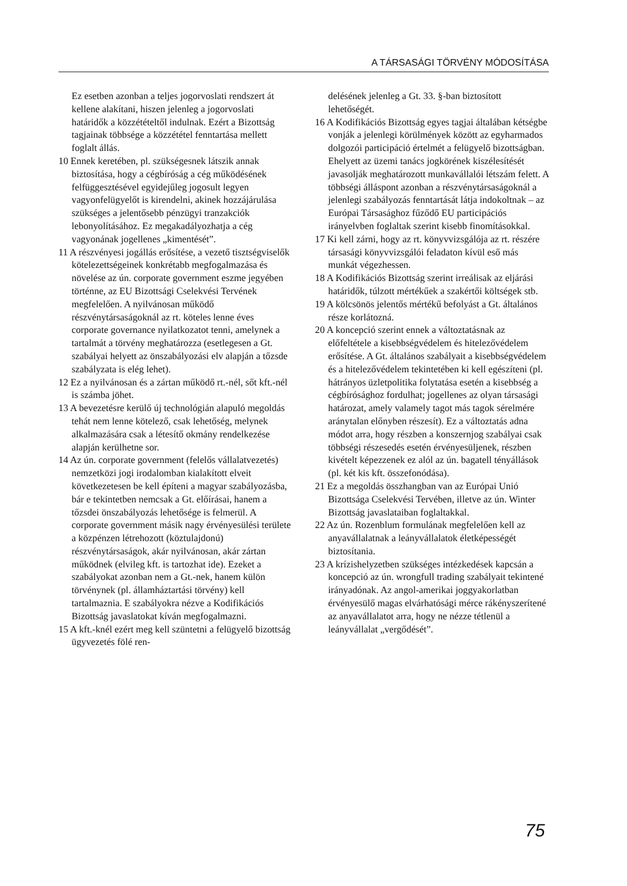A TÁRSASÁGI TÖRVÉNY MÓDOSÍTÁSA
Ez esetben azonban a teljes jogorvoslati rendszert át kellene alakítani, hiszen jelenleg a jogorvoslati határidők a közzétételtől indulnak. Ezért a Bizottság tagjainak többsége a közzététel fenntartása mellett foglalt állás.
10 Ennek keretében, pl. szükségesnek látszik annak biztosítása, hogy a cégbíróság a cég működésének felfüggesztésével egyidejűleg jogosult legyen vagyonfelügyelőt is kirendelni, akinek hozzájárulása szükséges a jelentősebb pénzügyi tranzakciók lebonyolításához. Ez megakadályozhatja a cég vagyonának jogellenes „kimentését”.
11 A részvényesi jogállás erősítése, a vezető tisztségviselők kötelezettségeinek konkrétabb megfogalmazása és növelése az ún. corporate government eszme jegyében történne, az EU Bizottsági Cselekvési Tervének megfelelően. A nyilvánosan működő részvénytársaságoknál az rt. köteles lenne éves corporate governance nyilatkozatot tenni, amelynek a tartalmát a törvény meghatározza (esetlegesen a Gt. szabályai helyett az önszabályozási elv alapján a tőzsde szabályzata is elég lehet).
12 Ez a nyilvánosan és a zártan működő rt.-nél, sőt kft.-nél is számba jöhet.
13 A bevezetésre kerülő új technológián alapuló megoldás tehát nem lenne kötelező, csak lehetőség, melynek alkalmazására csak a létesítő okmány rendelkezése alapján kerülhetne sor.
14 Az ún. corporate government (felelős vállalatvezetés) nemzetközi jogi irodalomban kialakított elveit következetesen be kell építeni a magyar szabályozásba, bár e tekintetben nemcsak a Gt. előírásai, hanem a tőzsdei önszabályozás lehetősége is felmerül. A corporate government másik nagy érvényesülési területe a közpénzen létrehozott (köztulajdonú) részvénytársaságok, akár nyilvánosan, akár zártan működnek (elvileg kft. is tartozhat ide). Ezeket a szabályokat azonban nem a Gt.-nek, hanem külön törvénynek (pl. államháztartási törvény) kell tartalmaznia. E szabályokra nézve a Kodifikációs Bizottság javaslatokat kíván megfogalmazni.
15 A kft.-knél ezért meg kell szüntetni a felügyelő bizottság ügyvezetés fölé ren-
delésének jelenleg a Gt. 33. §-ban biztosított lehetőségét.
16 A Kodifikációs Bizottság egyes tagjai általában kétségbe vonják a jelenlegi körülmények között az egyharmados dolgozói participáció értelmét a felügyelő bizottságban. Ehelyett az üzemi tanács jogkörének kiszélesítését javasolják meghatározott munkavállalói létszám felett. A többségi álláspont azonban a részvénytársaságoknál a jelenlegi szabályozás fenntartását látja indokoltnak – az Európai Társasághoz fűződő EU participációs irányelvben foglaltak szerint kisebb finomításokkal.
17 Ki kell zárni, hogy az rt. könyvvizsgálója az rt. részére társasági könyvvizsgálói feladaton kívül eső más munkát végezhessen.
18 A Kodifikációs Bizottság szerint irreálisak az eljárási határidők, túlzott mértékűek a szakértői költségek stb.
19 A kölcsönös jelentős mértékű befolyást a Gt. általános része korlátozná.
20 A koncepció szerint ennek a változtatásnak az előfeltétele a kisebbségvédelem és hitelezővédelem erősítése. A Gt. általános szabályait a kisebbségvédelem és a hitelezővédelem tekintetében ki kell egészíteni (pl. hátrányos üzletpolitika folytatása esetén a kisebbség a cégbírósághoz fordulhat; jogellenes az olyan társasági határozat, amely valamely tagot más tagok sérelmére aránytalan előnyben részesít). Ez a változtatás adna módot arra, hogy részben a konszernjog szabályai csak többségi részesedés esetén érvényesüljenek, részben kivételt képezzenek ez alól az ún. bagatell tényállások (pl. két kis kft. összefonódása).
21 Ez a megoldás összhangban van az Európai Unió Bizottsága Cselekvési Tervében, illetve az ún. Winter Bizottság javaslataiban foglaltakkal.
22 Az ún. Rozenblum formulának megfelelően kell az anyavállalatnak a leányvállalatok életképességét biztosítania.
23 A krízishelyzetben szükséges intézkedések kapcsán a koncepció az ún. wrongfull trading szabályait tekintené irányadónak. Az angol-amerikai joggyakorlatban érvényesülő magas elvárhatósági mérce rákényszerítené az anyavállalatot arra, hogy ne nézze tétlenül a leányvállalat „vergődését”.
75